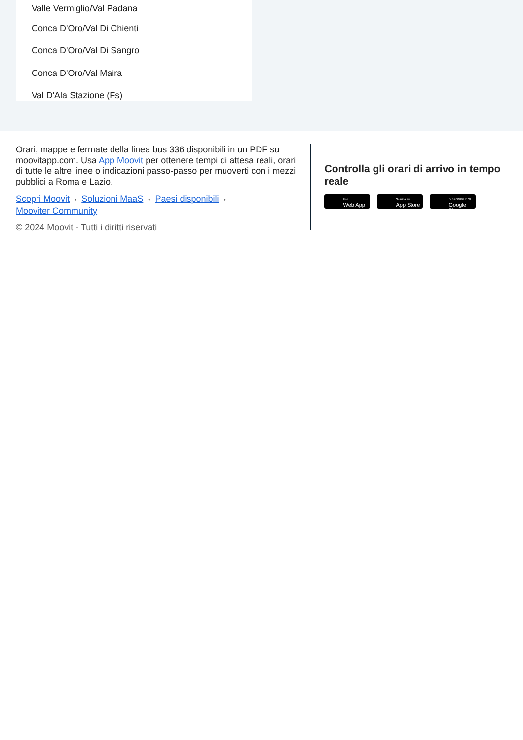Valle Vermiglio/Val Padana
Conca D'Oro/Val Di Chienti
Conca D'Oro/Val Di Sangro
Conca D'Oro/Val Maira
Val D'Ala Stazione (Fs)
Orari, mappe e fermate della linea bus 336 disponibili in un PDF su moovitapp.com. Usa App Moovit per ottenere tempi di attesa reali, orari di tutte le altre linee o indicazioni passo-passo per muoverti con i mezzi pubblici a Roma e Lazio.
Scopri Moovit • Soluzioni MaaS • Paesi disponibili •
Mooviter Community
© 2024 Moovit - Tutti i diritti riservati
Controlla gli orari di arrivo in tempo reale
Use
Web App
Scarica su
App Store
DISPONIBILE SU
Google Play